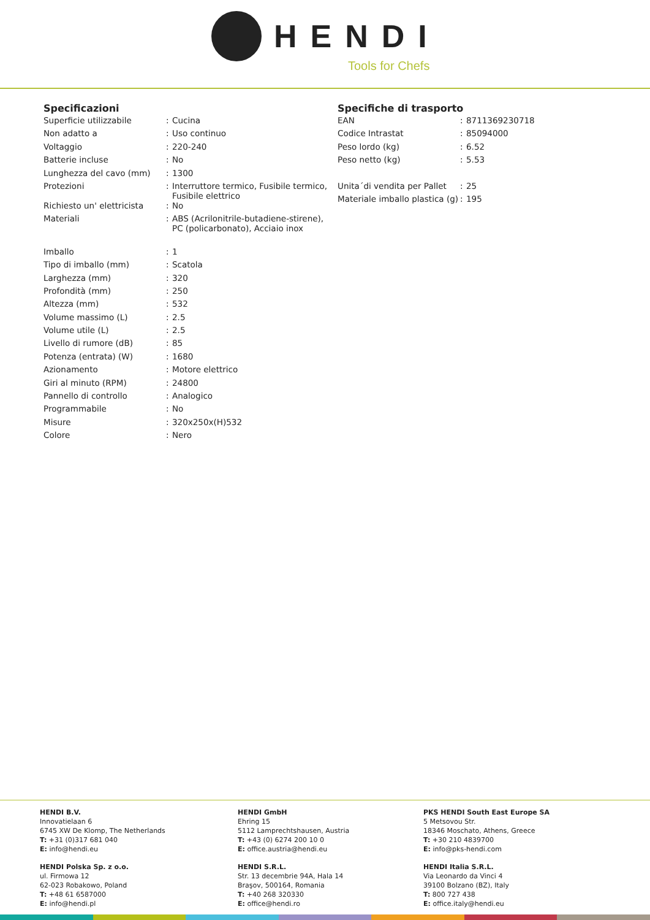HENDI
Tools for Chefs
Specificazioni
| Superficie utilizzabile | : | Cucina |
| Non adatto a | : | Uso continuo |
| Voltaggio | : | 220-240 |
| Batterie incluse | : | No |
| Lunghezza del cavo (mm) | : | 1300 |
| Protezioni | : | Interruttore termico, Fusibile termico, Fusibile elettrico |
| Richiesto un' elettricista | : | No |
| Materiali | : | ABS (Acrilonitrile-butadiene-stirene), PC (policarbonato), Acciaio inox |
| Imballo | : | 1 |
| Tipo di imballo (mm) | : | Scatola |
| Larghezza (mm) | : | 320 |
| Profondità (mm) | : | 250 |
| Altezza (mm) | : | 532 |
| Volume massimo (L) | : | 2.5 |
| Volume utile (L) | : | 2.5 |
| Livello di rumore (dB) | : | 85 |
| Potenza (entrata) (W) | : | 1680 |
| Azionamento | : | Motore elettrico |
| Giri al minuto (RPM) | : | 24800 |
| Pannello di controllo | : | Analogico |
| Programmabile | : | No |
| Misure | : | 320x250x(H)532 |
| Colore | : | Nero |
Specifiche di trasporto
| EAN | : | 8711369230718 |
| Codice Intrastat | : | 85094000 |
| Peso lordo (kg) | : | 6.52 |
| Peso netto (kg) | : | 5.53 |
| Unita´di vendita per Pallet | : | 25 |
| Materiale imballo plastica (g) | : | 195 |
HENDI B.V.
Innovatielaan 6
6745 XW De Klomp, The Netherlands
T: +31 (0)317 681 040
E: info@hendi.eu
HENDI GmbH
Ehring 15
5112 Lamprechtshausen, Austria
T: +43 (0) 6274 200 10 0
E: office.austria@hendi.eu
PKS HENDI South East Europe SA
5 Metsovou Str.
18346 Moschato, Athens, Greece
T: +30 210 4839700
E: info@pks-hendi.com
HENDI Polska Sp. z o.o.
ul. Firmowa 12
62-023 Robakowo, Poland
T: +48 61 6587000
E: info@hendi.pl
HENDI S.R.L.
Str. 13 decembrie 94A, Hala 14
Braşov, 500164, Romania
T: +40 268 320330
E: office@hendi.ro
HENDI Italia S.R.L.
Via Leonardo da Vinci 4
39100 Bolzano (BZ), Italy
T: 800 727 438
E: office.italy@hendi.eu